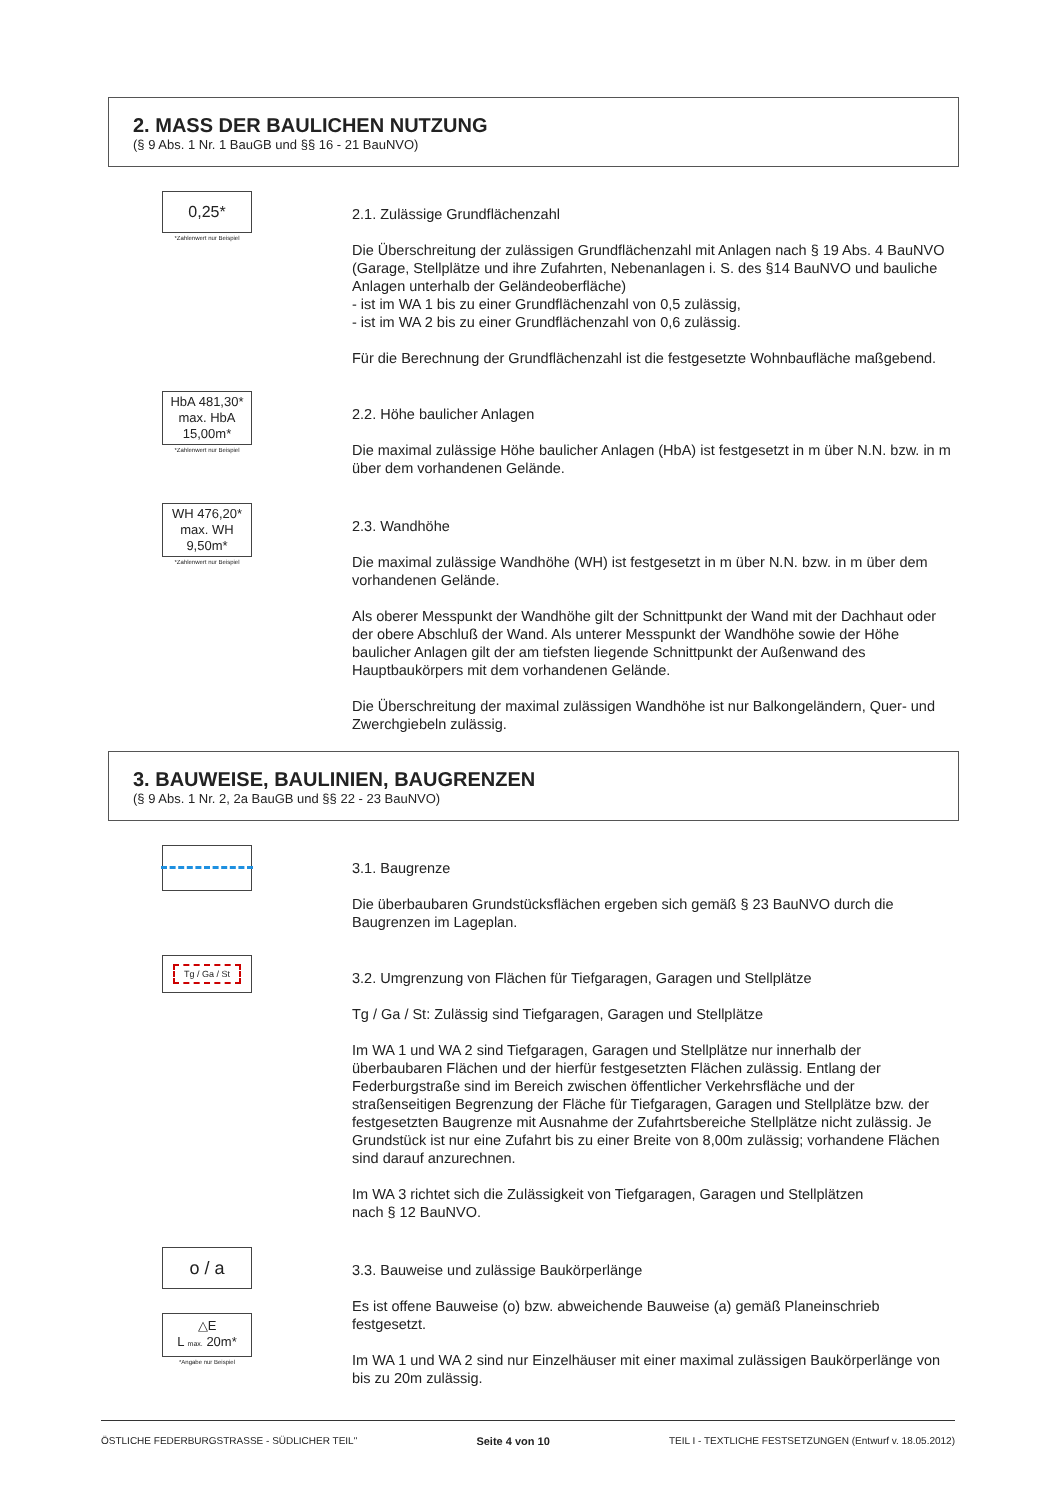2. MASS DER BAULICHEN NUTZUNG
(§ 9 Abs. 1 Nr. 1 BauGB und §§ 16 - 21 BauNVO)
0,25*
*Zahlenwert nur Beispiel
2.1. Zulässige Grundflächenzahl
Die Überschreitung der zulässigen Grundflächenzahl mit Anlagen nach § 19 Abs. 4 BauNVO (Garage, Stellplätze und ihre Zufahrten, Nebenanlagen i. S. des §14 BauNVO und bauliche Anlagen unterhalb der Geländeoberfläche)
- ist im WA 1 bis zu einer Grundflächenzahl von 0,5 zulässig,
- ist im WA 2 bis zu einer Grundflächenzahl von 0,6 zulässig.
Für die Berechnung der Grundflächenzahl ist die festgesetzte Wohnbaufläche maßgebend.
HbA 481,30*
max. HbA
15,00m*
*Zahlenwert nur Beispiel
2.2. Höhe baulicher Anlagen
Die maximal zulässige Höhe baulicher Anlagen (HbA) ist festgesetzt in m über N.N. bzw. in m über dem vorhandenen Gelände.
WH 476,20*
max. WH
9,50m*
*Zahlenwert nur Beispiel
2.3. Wandhöhe
Die maximal zulässige Wandhöhe (WH) ist festgesetzt in m über N.N. bzw. in m über dem vorhandenen Gelände.
Als oberer Messpunkt der Wandhöhe gilt der Schnittpunkt der Wand mit der Dachhaut oder der obere Abschluß der Wand. Als unterer Messpunkt der Wandhöhe sowie der Höhe baulicher Anlagen gilt der am tiefsten liegende Schnittpunkt der Außenwand des Hauptbaukörpers mit dem vorhandenen Gelände.
Die Überschreitung der maximal zulässigen Wandhöhe ist nur Balkongeländern, Quer- und Zwerchgiebeln zulässig.
3. BAUWEISE, BAULINIEN, BAUGRENZEN
(§ 9 Abs. 1 Nr. 2, 2a BauGB und §§ 22 - 23 BauNVO)
3.1. Baugrenze
Die überbaubaren Grundstücksflächen ergeben sich gemäß § 23 BauNVO durch die Baugrenzen im Lageplan.
Tg / Ga / St
3.2. Umgrenzung von Flächen für Tiefgaragen, Garagen und Stellplätze
Tg / Ga / St: Zulässig sind Tiefgaragen, Garagen und Stellplätze
Im WA 1 und WA 2 sind Tiefgaragen, Garagen und Stellplätze nur innerhalb der überbaubaren Flächen und der hierfür festgesetzten Flächen zulässig. Entlang der Federburgstraße sind im Bereich zwischen öffentlicher Verkehrsfläche und der straßenseitigen Begrenzung der Fläche für Tiefgaragen, Garagen und Stellplätze bzw. der festgesetzten Baugrenze mit Ausnahme der Zufahrtsbereiche Stellplätze nicht zulässig. Je Grundstück ist nur eine Zufahrt bis zu einer Breite von 8,00m zulässig; vorhandene Flächen sind darauf anzurechnen.
Im WA 3 richtet sich die Zulässigkeit von Tiefgaragen, Garagen und Stellplätzen
nach § 12 BauNVO.
o / a
△E
L max. 20m*
*Angabe nur Beispiel
3.3. Bauweise und zulässige Baukörperlänge
Es ist offene Bauweise (o) bzw. abweichende Bauweise (a) gemäß Planeinschrieb festgesetzt.
Im WA 1 und WA 2 sind nur Einzelhäuser mit einer maximal zulässigen Baukörperlänge von bis zu 20m zulässig.
ÖSTLICHE FEDERBURGSTRASSE - SÜDLICHER TEIL" Seite 4 von 10 TEIL I - TEXTLICHE FESTSETZUNGEN (Entwurf v. 18.05.2012)